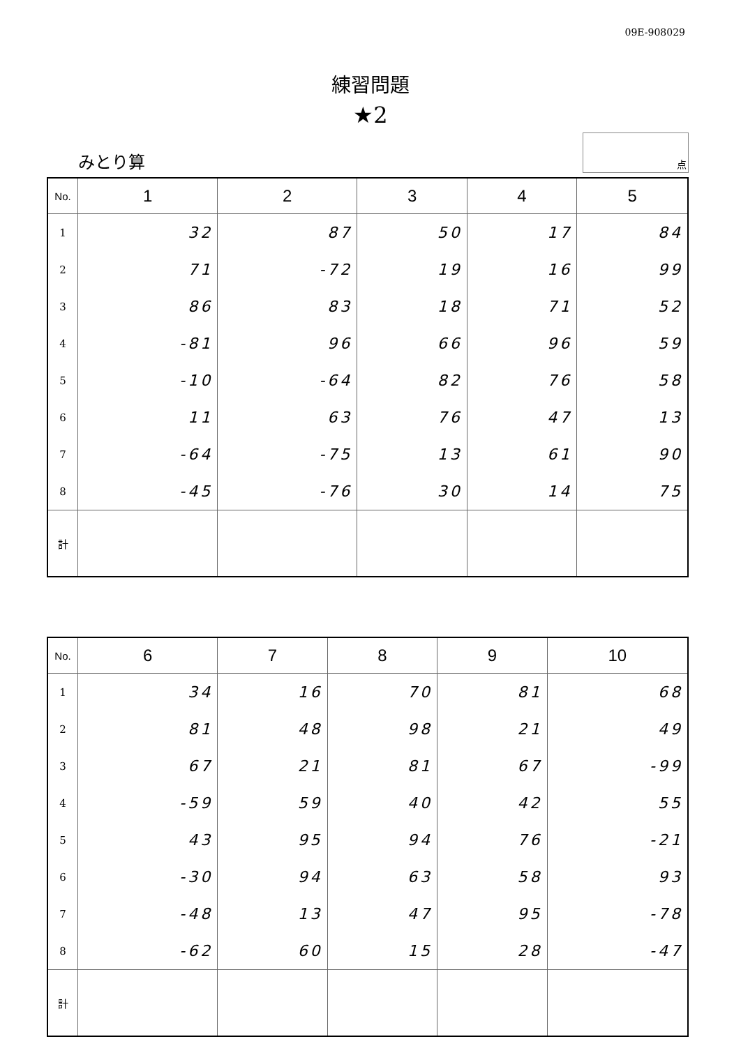09E-908029
練習問題
★2
みとり算
点
| No. | 1 | 2 | 3 | 4 | 5 |
| --- | --- | --- | --- | --- | --- |
| 1 | 32 | 87 | 50 | 17 | 84 |
| 2 | 71 | -72 | 19 | 16 | 99 |
| 3 | 86 | 83 | 18 | 71 | 52 |
| 4 | -81 | 96 | 66 | 96 | 59 |
| 5 | -10 | -64 | 82 | 76 | 58 |
| 6 | 11 | 63 | 76 | 47 | 13 |
| 7 | -64 | -75 | 13 | 61 | 90 |
| 8 | -45 | -76 | 30 | 14 | 75 |
| 計 | | | | | |
| No. | 6 | 7 | 8 | 9 | 10 |
| --- | --- | --- | --- | --- | --- |
| 1 | 34 | 16 | 70 | 81 | 68 |
| 2 | 81 | 48 | 98 | 21 | 49 |
| 3 | 67 | 21 | 81 | 67 | -99 |
| 4 | -59 | 59 | 40 | 42 | 55 |
| 5 | 43 | 95 | 94 | 76 | -21 |
| 6 | -30 | 94 | 63 | 58 | 93 |
| 7 | -48 | 13 | 47 | 95 | -78 |
| 8 | -62 | 60 | 15 | 28 | -47 |
| 計 | | | | | |